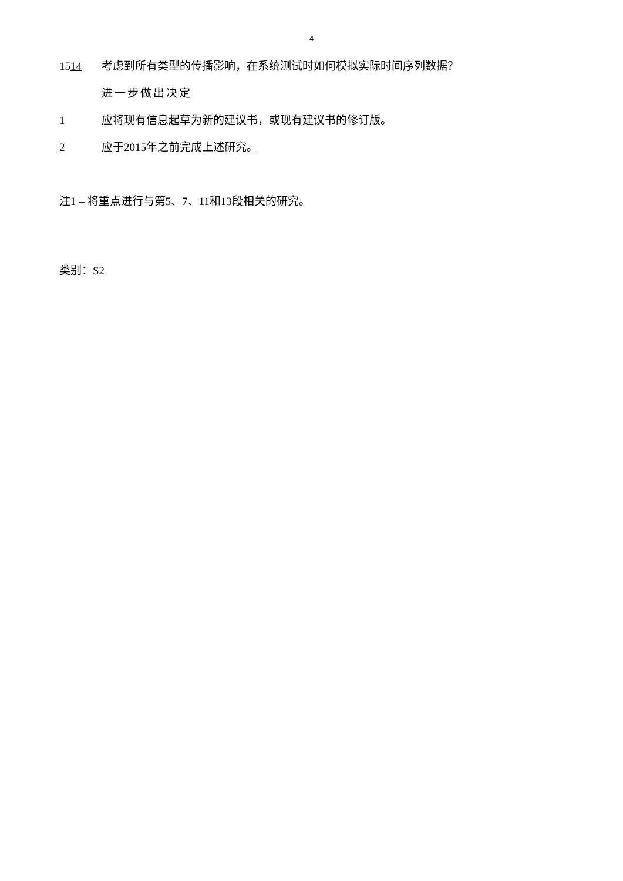- 4 -
1514 考虑到所有类型的传播影响，在系统测试时如何模拟实际时间序列数据？
进一步做出决定
1 应将现有信息起草为新的建议书，或现有建议书的修订版。
2 应于2015年之前完成上述研究。
注1 – 将重点进行与第5、7、11和13段相关的研究。
类别：S2